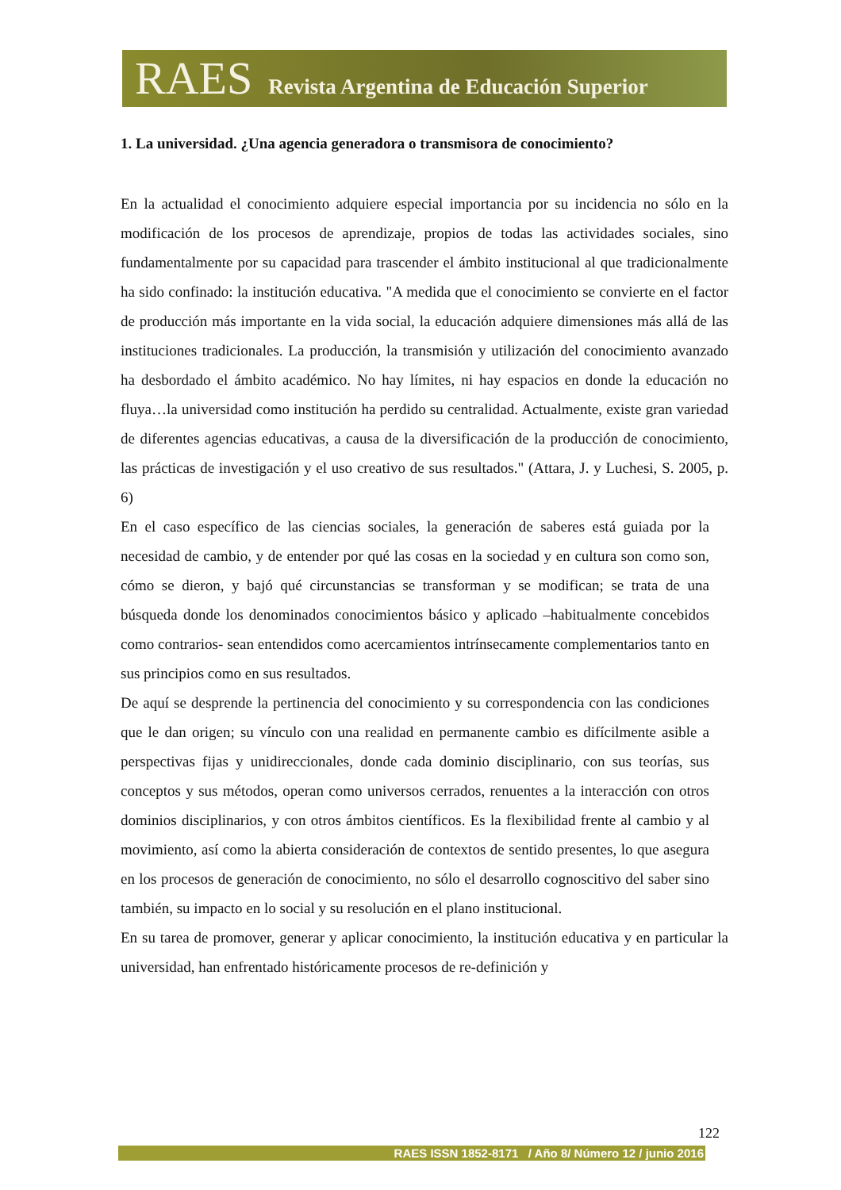RAES Revista Argentina de Educación Superior
1. La universidad. ¿Una agencia generadora o transmisora de conocimiento?
En la actualidad el conocimiento adquiere especial importancia por su incidencia no sólo en la modificación de los procesos de aprendizaje, propios de todas las actividades sociales, sino fundamentalmente por su capacidad para trascender el ámbito institucional al que tradicionalmente ha sido confinado: la institución educativa. "A medida que el conocimiento se convierte en el factor de producción más importante en la vida social, la educación adquiere dimensiones más allá de las instituciones tradicionales. La producción, la transmisión y utilización del conocimiento avanzado ha desbordado el ámbito académico. No hay límites, ni hay espacios en donde la educación no fluya…la universidad como institución ha perdido su centralidad. Actualmente, existe gran variedad de diferentes agencias educativas, a causa de la diversificación de la producción de conocimiento, las prácticas de investigación y el uso creativo de sus resultados." (Attara, J. y Luchesi, S. 2005, p. 6)
En el caso específico de las ciencias sociales, la generación de saberes está guiada por la necesidad de cambio, y de entender por qué las cosas en la sociedad y en cultura son como son, cómo se dieron, y bajó qué circunstancias se transforman y se modifican; se trata de una búsqueda donde los denominados conocimientos básico y aplicado –habitualmente concebidos como contrarios- sean entendidos como acercamientos intrínsecamente complementarios tanto en sus principios como en sus resultados.
De aquí se desprende la pertinencia del conocimiento y su correspondencia con las condiciones que le dan origen; su vínculo con una realidad en permanente cambio es difícilmente asible a perspectivas fijas y unidireccionales, donde cada dominio disciplinario, con sus teorías, sus conceptos y sus métodos, operan como universos cerrados, renuentes a la interacción con otros dominios disciplinarios, y con otros ámbitos científicos. Es la flexibilidad frente al cambio y al movimiento, así como la abierta consideración de contextos de sentido presentes, lo que asegura en los procesos de generación de conocimiento, no sólo el desarrollo cognoscitivo del saber sino también, su impacto en lo social y su resolución en el plano institucional.
En su tarea de promover, generar y aplicar conocimiento, la institución educativa y en particular la universidad, han enfrentado históricamente procesos de re-definición y
122
RAES ISSN 1852-8171 / Año 8/ Número 12 / junio 2016